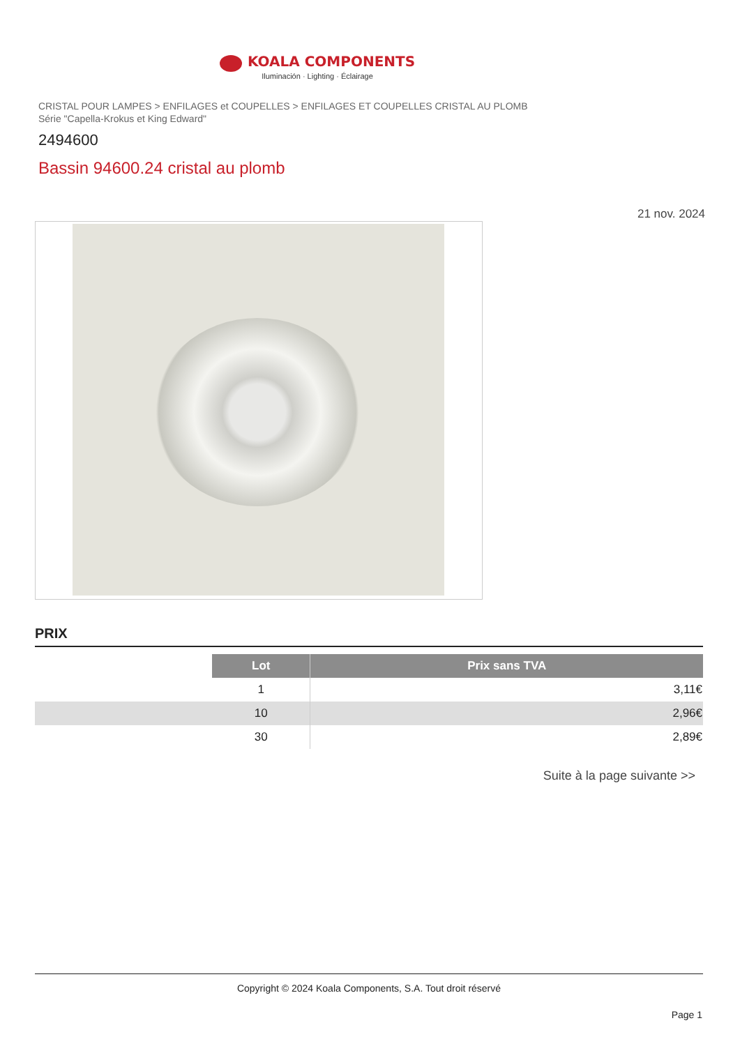KOALA COMPONENTS
Iluminación · Lighting · Éclairage
CRISTAL POUR LAMPES > ENFILAGES et COUPELLES > ENFILAGES ET COUPELLES CRISTAL AU PLOMB
Série "Capella-Krokus et King Edward"
2494600
Bassin 94600.24 cristal au plomb
21 nov. 2024
PRIX
| | Lot | Prix sans TVA |
| | 1 | 3,11€ |
| | 10 | 2,96€ |
| | 30 | 2,89€ |
Suite à la page suivante >>
Copyright © 2024 Koala Components, S.A. Tout droit réservé
Page 1